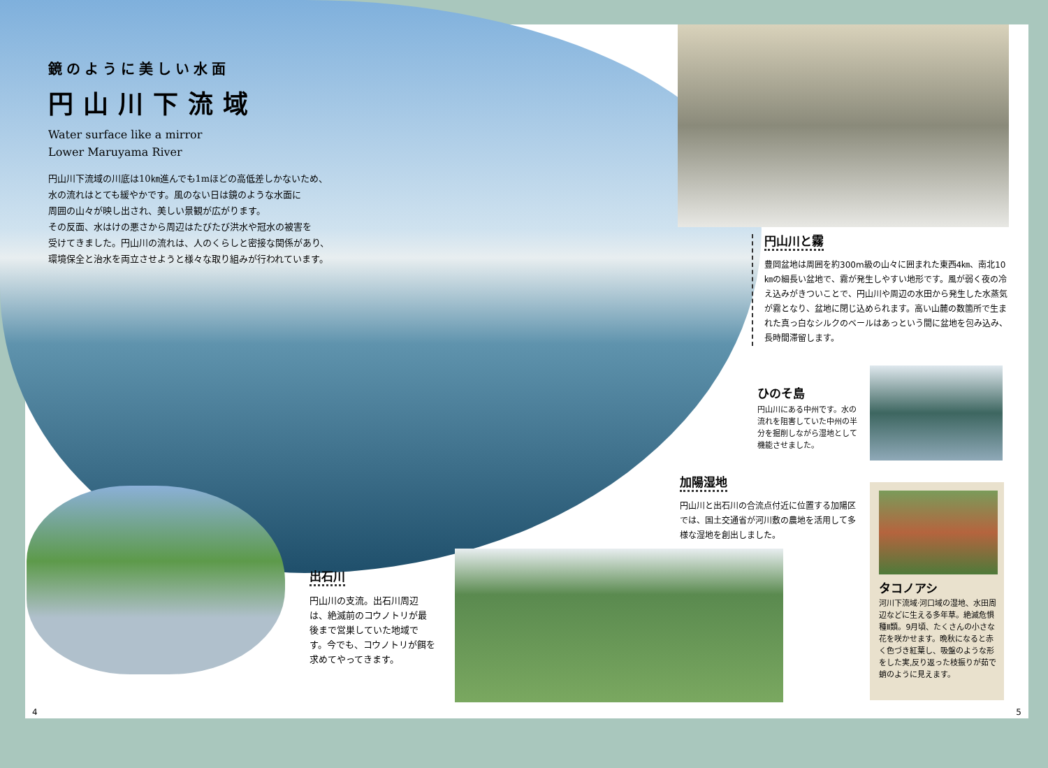鏡のように美しい水面
円山川下流域
Water surface like a mirror
Lower Maruyama River
円山川下流域の川底は10㎞進んでも1mほどの高低差しかないため、
水の流れはとても緩やかです。風のない日は鏡のような水面に
周囲の山々が映し出され、美しい景観が広がります。
その反面、水はけの悪さから周辺はたびたび洪水や冠水の被害を
受けてきました。円山川の流れは、人のくらしと密接な関係があり、
環境保全と治水を両立させようと様々な取り組みが行われています。
円山川と霧
豊岡盆地は周囲を約300m級の山々に囲まれた東西4㎞、南北10㎞の細長い盆地で、霧が発生しやすい地形です。風が弱く夜の冷え込みがきついことで、円山川や周辺の水田から発生した水蒸気が霧となり、盆地に閉じ込められます。高い山麓の数箇所で生まれた真っ白なシルクのベールはあっという間に盆地を包み込み、長時間滞留します。
ひのそ島
円山川にある中州です。水の流れを阻害していた中州の半分を掘削しながら湿地として機能させました。
加陽湿地
円山川と出石川の合流点付近に位置する加陽区では、国土交通省が河川敷の農地を活用して多様な湿地を創出しました。
タコノアシ
河川下流域·河口域の湿地、水田周辺などに生える多年草。絶滅危惧種Ⅱ類。9月頃、たくさんの小さな花を咲かせます。晩秋になると赤く色づき紅葉し、吸盤のような形をした実,反り返った枝振りが茹で蛸のように見えます。
出石川
円山川の支流。出石川周辺は、絶滅前のコウノトリが最後まで営巣していた地域です。今でも、コウノトリが餌を求めてやってきます。
4 5